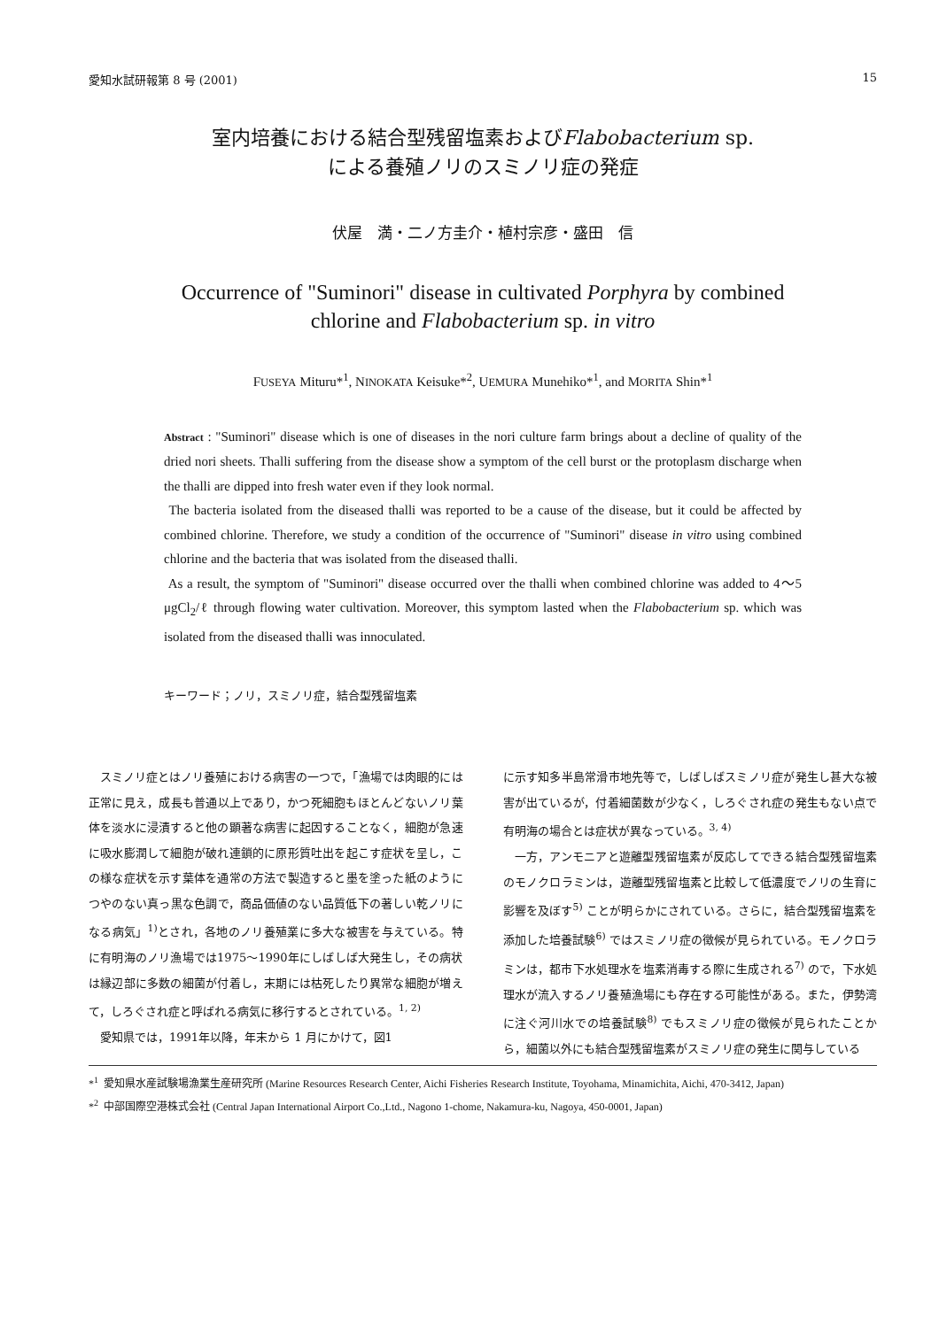愛知水試研報第 8 号 (2001) 15
室内培養における結合型残留塩素およびFlabobacterium sp.
による養殖ノリのスミノリ症の発症
伏屋　満・二ノ方圭介・植村宗彦・盛田　信
Occurrence of "Suminori" disease in cultivated Porphyra by combined
chlorine and Flabobacterium sp. in vitro
FUSEYA Mituru*<sup>1</sup>, NINOKATA Keisuke*<sup>2</sup>, UEMURA Munehiko*<sup>1</sup>, and MORITA Shin*<sup>1</sup>
Abstract : "Suminori" disease which is one of diseases in the nori culture farm brings about a decline of quality of the dried nori sheets. Thalli suffering from the disease show a symptom of the cell burst or the protoplasm discharge when the thalli are dipped into fresh water even if they look normal.
The bacteria isolated from the diseased thalli was reported to be a cause of the disease, but it could be affected by combined chlorine. Therefore, we study a condition of the occurrence of "Suminori" disease in vitro using combined chlorine and the bacteria that was isolated from the diseased thalli.
As a result, the symptom of "Suminori" disease occurred over the thalli when combined chlorine was added to 4～5 μgCl<sub>2</sub>/ℓ through flowing water cultivation. Moreover, this symptom lasted when the Flabobacterium sp. which was isolated from the diseased thalli was innoculated.
キーワード；ノリ，スミノリ症，結合型残留塩素
スミノリ症とはノリ養殖における病害の一つで，「漁場では肉眼的には正常に見え，成長も普通以上であり，かつ死細胞もほとんどないノリ葉体を淡水に浸漬すると他の顕著な病害に起因することなく，細胞が急速に吸水膨潤して細胞が破れ連鎖的に原形質吐出を起こす症状を呈し，この様な症状を示す葉体を通常の方法で製造すると墨を塗った紙のようにつやのない真っ黒な色調で，商品価値のない品質低下の著しい乾ノリになる病気」<sup>1)</sup>とされ，各地のノリ養殖業に多大な被害を与えている。特に有明海のノリ漁場では1975～1990年にしばしば大発生し，その病状は縁辺部に多数の細菌が付着し，末期には枯死したり異常な細胞が増えて，しろぐされ症と呼ばれる病気に移行するとされている。<sup>1, 2)</sup>
愛知県では，1991年以降，年末から 1 月にかけて，図1
に示す知多半島常滑市地先等で，しばしばスミノリ症が発生し甚大な被害が出ているが，付着細菌数が少なく，しろぐされ症の発生もない点で有明海の場合とは症状が異なっている。<sup>3, 4)</sup>
一方，アンモニアと遊離型残留塩素が反応してできる結合型残留塩素のモノクロラミンは，遊離型残留塩素と比較して低濃度でノリの生育に影響を及ぼす<sup>5)</sup> ことが明らかにされている。さらに，結合型残留塩素を添加した培養試験<sup>6)</sup> ではスミノリ症の徴候が見られている。モノクロラミンは，都市下水処理水を塩素消毒する際に生成される<sup>7)</sup> ので，下水処理水が流入するノリ養殖漁場にも存在する可能性がある。また，伊勢湾に注ぐ河川水での培養試験<sup>8)</sup> でもスミノリ症の徴候が見られたことから，細菌以外にも結合型残留塩素がスミノリ症の発生に関与している
*<sup>1</sup> 愛知県水産試験場漁業生産研究所 (Marine Resources Research Center, Aichi Fisheries Research Institute, Toyohama, Minamichita, Aichi, 470-3412, Japan)
*<sup>2</sup> 中部国際空港株式会社 (Central Japan International Airport Co.,Ltd., Nagono 1-chome, Nakamura-ku, Nagoya, 450-0001, Japan)